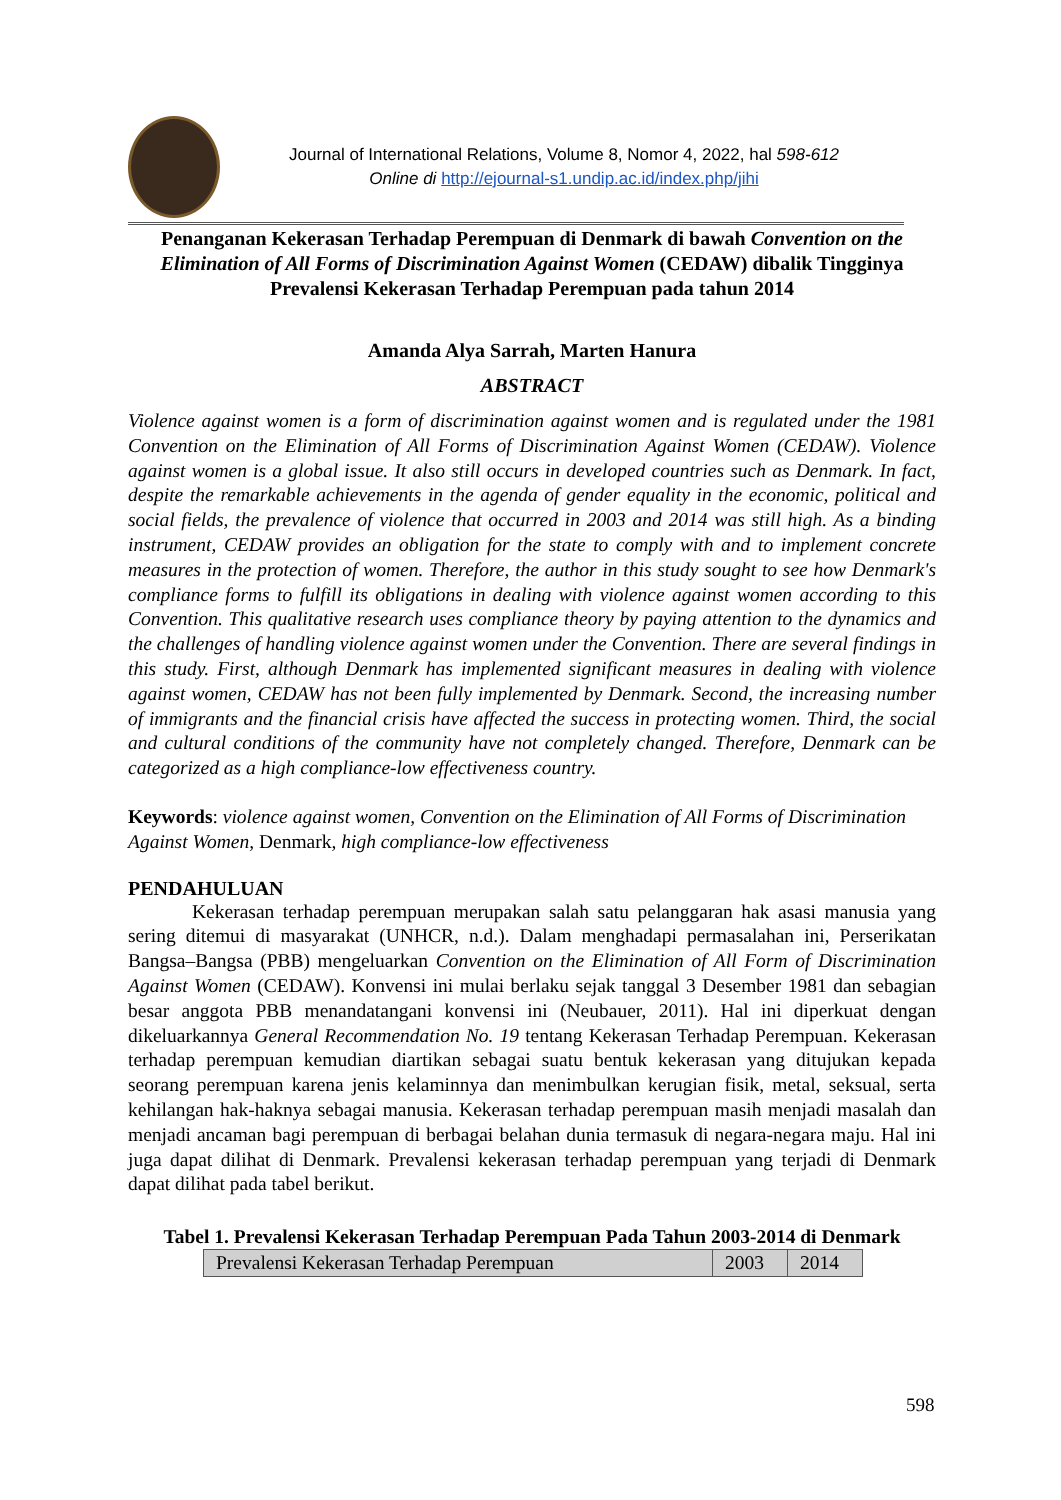Journal of International Relations, Volume 8, Nomor 4, 2022, hal 598-612
Online di http://ejournal-s1.undip.ac.id/index.php/jihi
Penanganan Kekerasan Terhadap Perempuan di Denmark di bawah Convention on the Elimination of All Forms of Discrimination Against Women (CEDAW) dibalik Tingginya Prevalensi Kekerasan Terhadap Perempuan pada tahun 2014
Amanda Alya Sarrah, Marten Hanura
ABSTRACT
Violence against women is a form of discrimination against women and is regulated under the 1981 Convention on the Elimination of All Forms of Discrimination Against Women (CEDAW). Violence against women is a global issue. It also still occurs in developed countries such as Denmark. In fact, despite the remarkable achievements in the agenda of gender equality in the economic, political and social fields, the prevalence of violence that occurred in 2003 and 2014 was still high. As a binding instrument, CEDAW provides an obligation for the state to comply with and to implement concrete measures in the protection of women. Therefore, the author in this study sought to see how Denmark's compliance forms to fulfill its obligations in dealing with violence against women according to this Convention. This qualitative research uses compliance theory by paying attention to the dynamics and the challenges of handling violence against women under the Convention. There are several findings in this study. First, although Denmark has implemented significant measures in dealing with violence against women, CEDAW has not been fully implemented by Denmark. Second, the increasing number of immigrants and the financial crisis have affected the success in protecting women. Third, the social and cultural conditions of the community have not completely changed. Therefore, Denmark can be categorized as a high compliance-low effectiveness country.
Keywords: violence against women, Convention on the Elimination of All Forms of Discrimination Against Women, Denmark, high compliance-low effectiveness
PENDAHULUAN
Kekerasan terhadap perempuan merupakan salah satu pelanggaran hak asasi manusia yang sering ditemui di masyarakat (UNHCR, n.d.). Dalam menghadapi permasalahan ini, Perserikatan Bangsa–Bangsa (PBB) mengeluarkan Convention on the Elimination of All Form of Discrimination Against Women (CEDAW). Konvensi ini mulai berlaku sejak tanggal 3 Desember 1981 dan sebagian besar anggota PBB menandatangani konvensi ini (Neubauer, 2011). Hal ini diperkuat dengan dikeluarkannya General Recommendation No. 19 tentang Kekerasan Terhadap Perempuan. Kekerasan terhadap perempuan kemudian diartikan sebagai suatu bentuk kekerasan yang ditujukan kepada seorang perempuan karena jenis kelaminnya dan menimbulkan kerugian fisik, metal, seksual, serta kehilangan hak-haknya sebagai manusia. Kekerasan terhadap perempuan masih menjadi masalah dan menjadi ancaman bagi perempuan di berbagai belahan dunia termasuk di negara-negara maju. Hal ini juga dapat dilihat di Denmark. Prevalensi kekerasan terhadap perempuan yang terjadi di Denmark dapat dilihat pada tabel berikut.
Tabel 1. Prevalensi Kekerasan Terhadap Perempuan Pada Tahun 2003-2014 di Denmark
| Prevalensi Kekerasan Terhadap Perempuan | 2003 | 2014 |
598